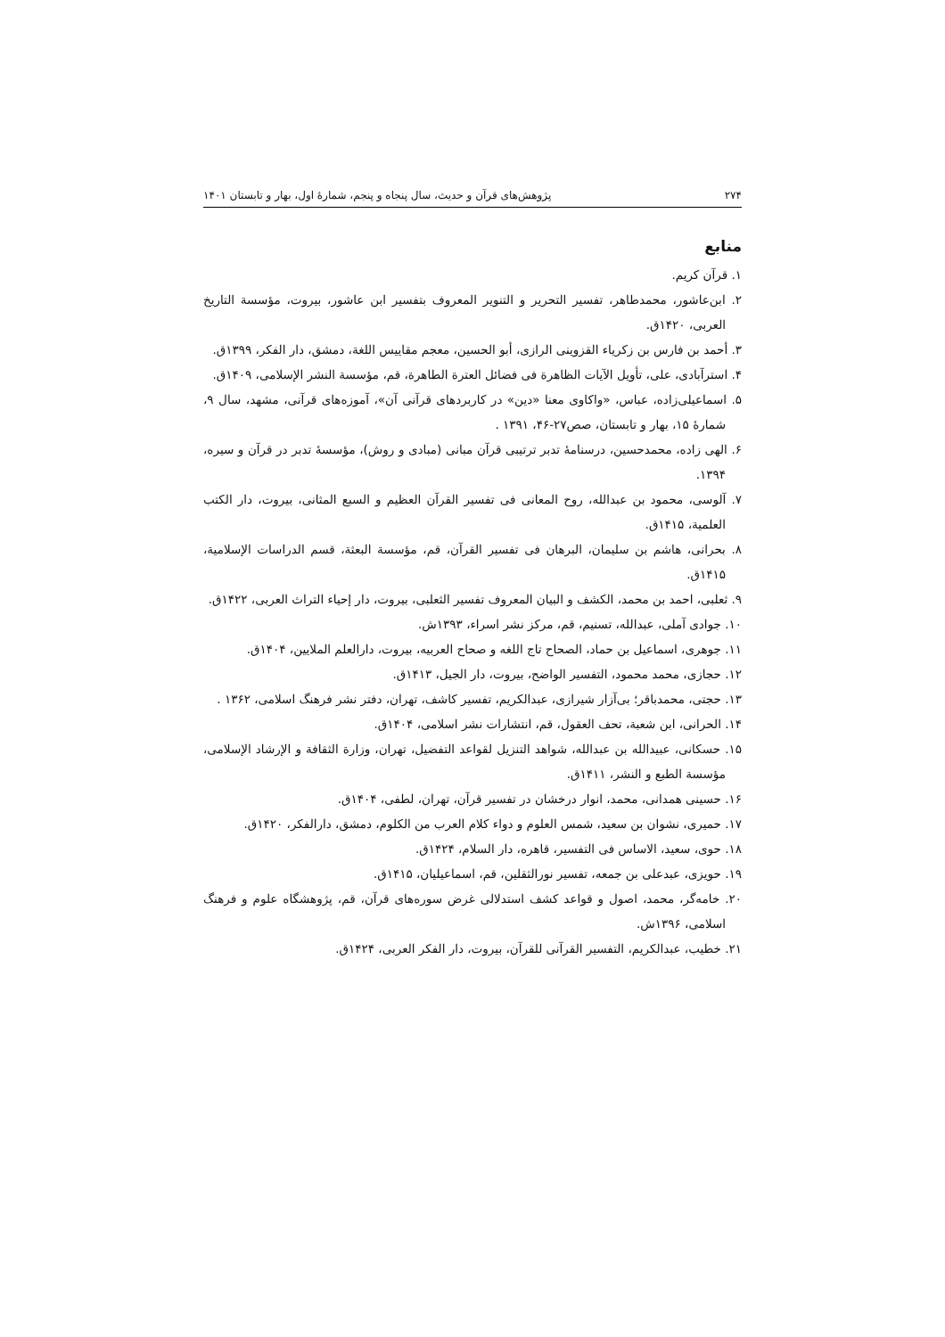۲۷۴ پژوهش‌های قرآن و حدیث، سال پنجاه و پنجم، شمارۀ اول، بهار و تابستان ۱۴۰۱
منابع
۱. قرآن کریم.
۲. ابن‌عاشور، محمدطاهر، تفسیر التحریر و التنویر المعروف بتفسیر ابن عاشور، بیروت، مؤسسة التاریخ العربی، ۱۴۲۰ق.
۳. أحمد بن فارس بن زکریاء القزوینی الرازی، أبو الحسین، معجم مقاییس اللغة، دمشق، دار الفکر، ۱۳۹۹ق.
۴. استرآبادی، علی، تأویل الآیات الظاهرة فی فضائل العترة الطاهرة، قم، مؤسسة النشر الإسلامی، ۱۴۰۹ق.
۵. اسماعیلی‌زاده، عباس، «واکاوی معنا «دین» در کاربردهای قرآنی آن»، آموزه‌های قرآنی، مشهد، سال ۹، شمارۀ ۱۵، بهار و تابستان، صص۲۷-۴۶، ۱۳۹۱ .
۶. الهی زاده، محمدحسین، درسنامۀ تدبر ترتیبی قرآن مبانی (مبادی و روش)، مؤسسۀ تدبر در قرآن و سیره، ۱۳۹۴.
۷. آلوسی، محمود بن عبدالله، روح المعانی فی تفسیر القرآن العظیم و السبع المثانی، بیروت، دار الکتب العلمیة، ۱۴۱۵ق.
۸. بحرانی، هاشم بن سلیمان، البرهان فی تفسیر القرآن، قم، مؤسسة البعثة، قسم الدراسات الإسلامیة، ۱۴۱۵ق.
۹. ثعلبی، احمد بن محمد، الکشف و البیان المعروف تفسیر الثعلبی، بیروت، دار إحیاء التراث العربی، ۱۴۲۲ق.
۱۰. جوادی آملی، عبدالله، تسنیم، قم، مرکز نشر اسراء، ۱۳۹۳ش.
۱۱. جوهری، اسماعیل بن حماد، الصحاح تاج اللغه و صحاح العربیه، بیروت، دارالعلم الملایین، ۱۴۰۴ق.
۱۲. حجازی، محمد محمود، التفسیر الواضح، بیروت، دار الجیل، ۱۴۱۳ق.
۱۳. حجتی، محمدباقر؛ بی‌آزار شیرازی، عبدالکریم، تفسیر کاشف، تهران، دفتر نشر فرهنگ اسلامی، ۱۳۶۲ .
۱۴. الحرانی، ابن شعبة، تحف العقول، قم، انتشارات نشر اسلامی، ۱۴۰۴ق.
۱۵. حسکانی، عبیدالله بن عبدالله، شواهد التنزیل لقواعد التفضیل، تهران، وزارة الثقافة و الإرشاد الإسلامی، مؤسسة الطبع و النشر، ۱۴۱۱ق.
۱۶. حسینی همدانی، محمد، انوار درخشان در تفسیر قرآن، تهران، لطفی، ۱۴۰۴ق.
۱۷. حمیری، نشوان بن سعید، شمس العلوم و دواء کلام العرب من الکلوم، دمشق، دارالفکر، ۱۴۲۰ق.
۱۸. حوی، سعید، الاساس فی التفسیر، قاهره، دار السلام، ۱۴۲۴ق.
۱۹. حویزی، عبدعلی بن جمعه، تفسیر نورالثقلین، قم، اسماعیلیان، ۱۴۱۵ق.
۲۰. خامه‌گر، محمد، اصول و قواعد کشف استدلالی غرض سوره‌های قرآن، قم، پژوهشگاه علوم و فرهنگ اسلامی، ۱۳۹۶ش.
۲۱. خطیب، عبدالکریم، التفسیر القرآنی للقرآن، بیروت، دار الفکر العربی، ۱۴۲۴ق.